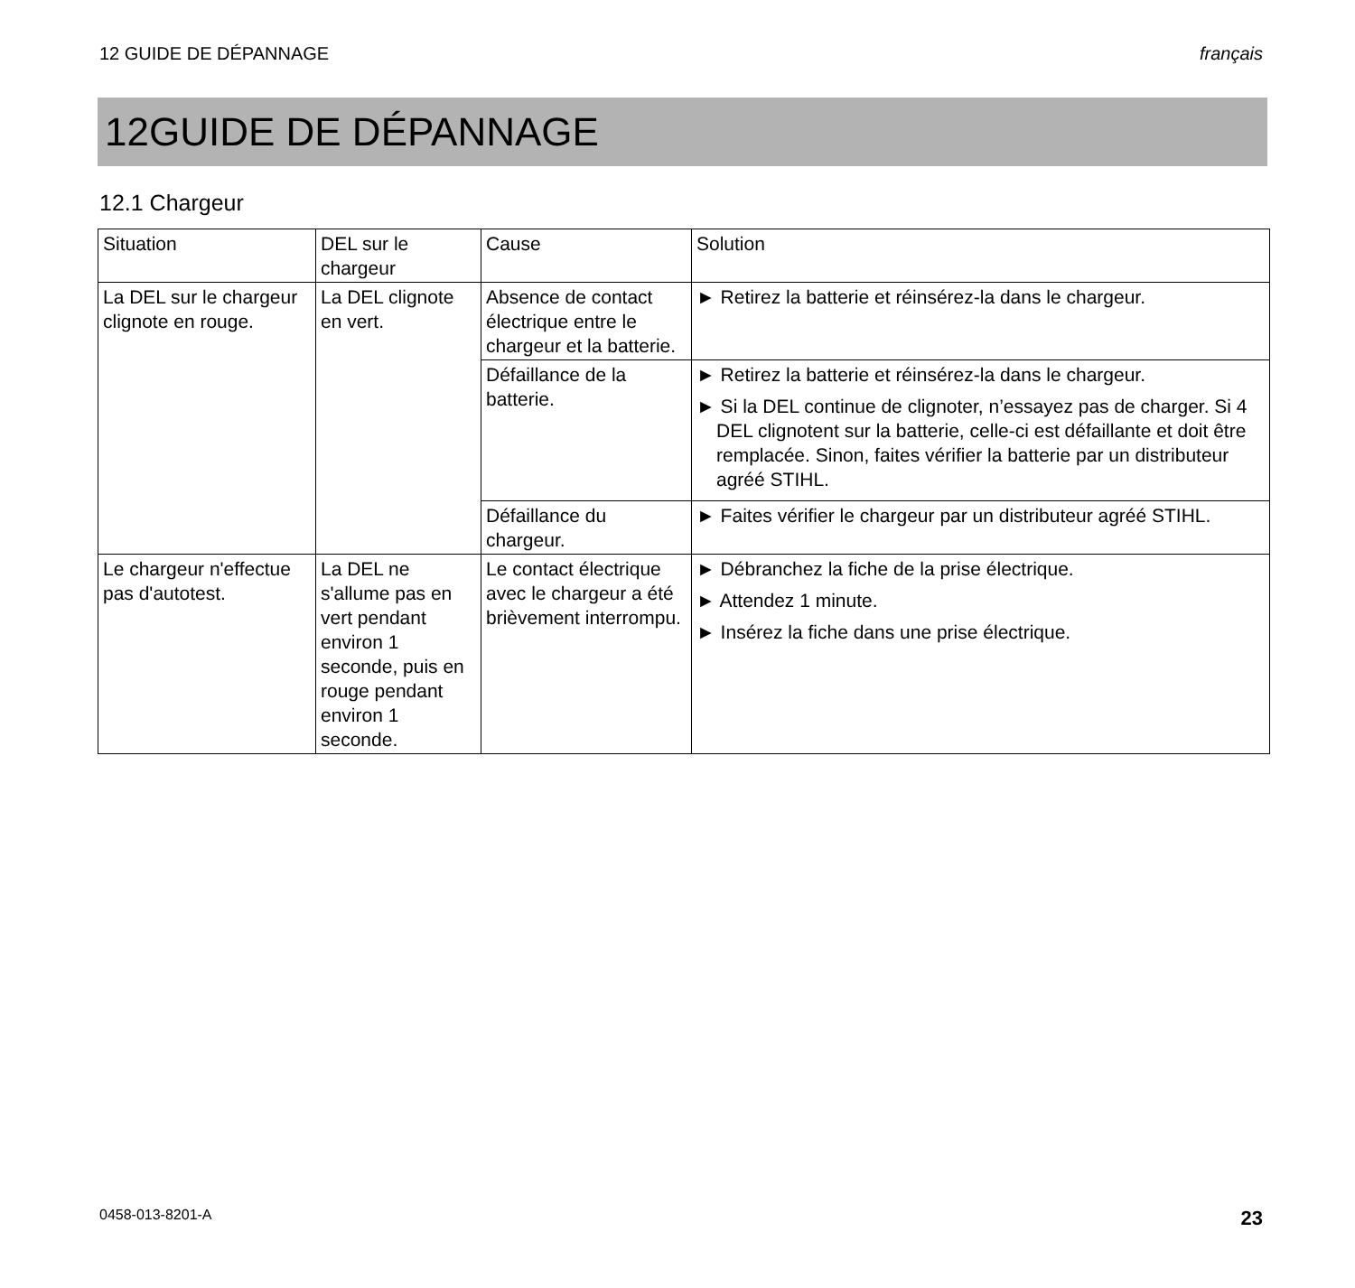12 GUIDE DE DÉPANNAGE français
12GUIDE DE DÉPANNAGE
12.1 Chargeur
| Situation | DEL sur le chargeur | Cause | Solution |
| --- | --- | --- | --- |
| La DEL sur le chargeur clignote en rouge. | La DEL clignote en vert. | Absence de contact électrique entre le chargeur et la batterie. | ► Retirez la batterie et réinsérez-la dans le chargeur. |
| | | Défaillance de la batterie. | ► Retirez la batterie et réinsérez-la dans le chargeur. ► Si la DEL continue de clignoter, n’essayez pas de charger. Si 4 DEL clignotent sur la batterie, celle-ci est défaillante et doit être remplacée. Sinon, faites vérifier la batterie par un distributeur agréé STIHL. |
| | | Défaillance du chargeur. | ► Faites vérifier le chargeur par un distributeur agréé STIHL. |
| Le chargeur n'effectue pas d'autotest. | La DEL ne s'allume pas en vert pendant environ 1 seconde, puis en rouge pendant environ 1 seconde. | Le contact électrique avec le chargeur a été brièvement interrompu. | ► Débranchez la fiche de la prise électrique. ► Attendez 1 minute. ► Insérez la fiche dans une prise électrique. |
0458-013-8201-A 23